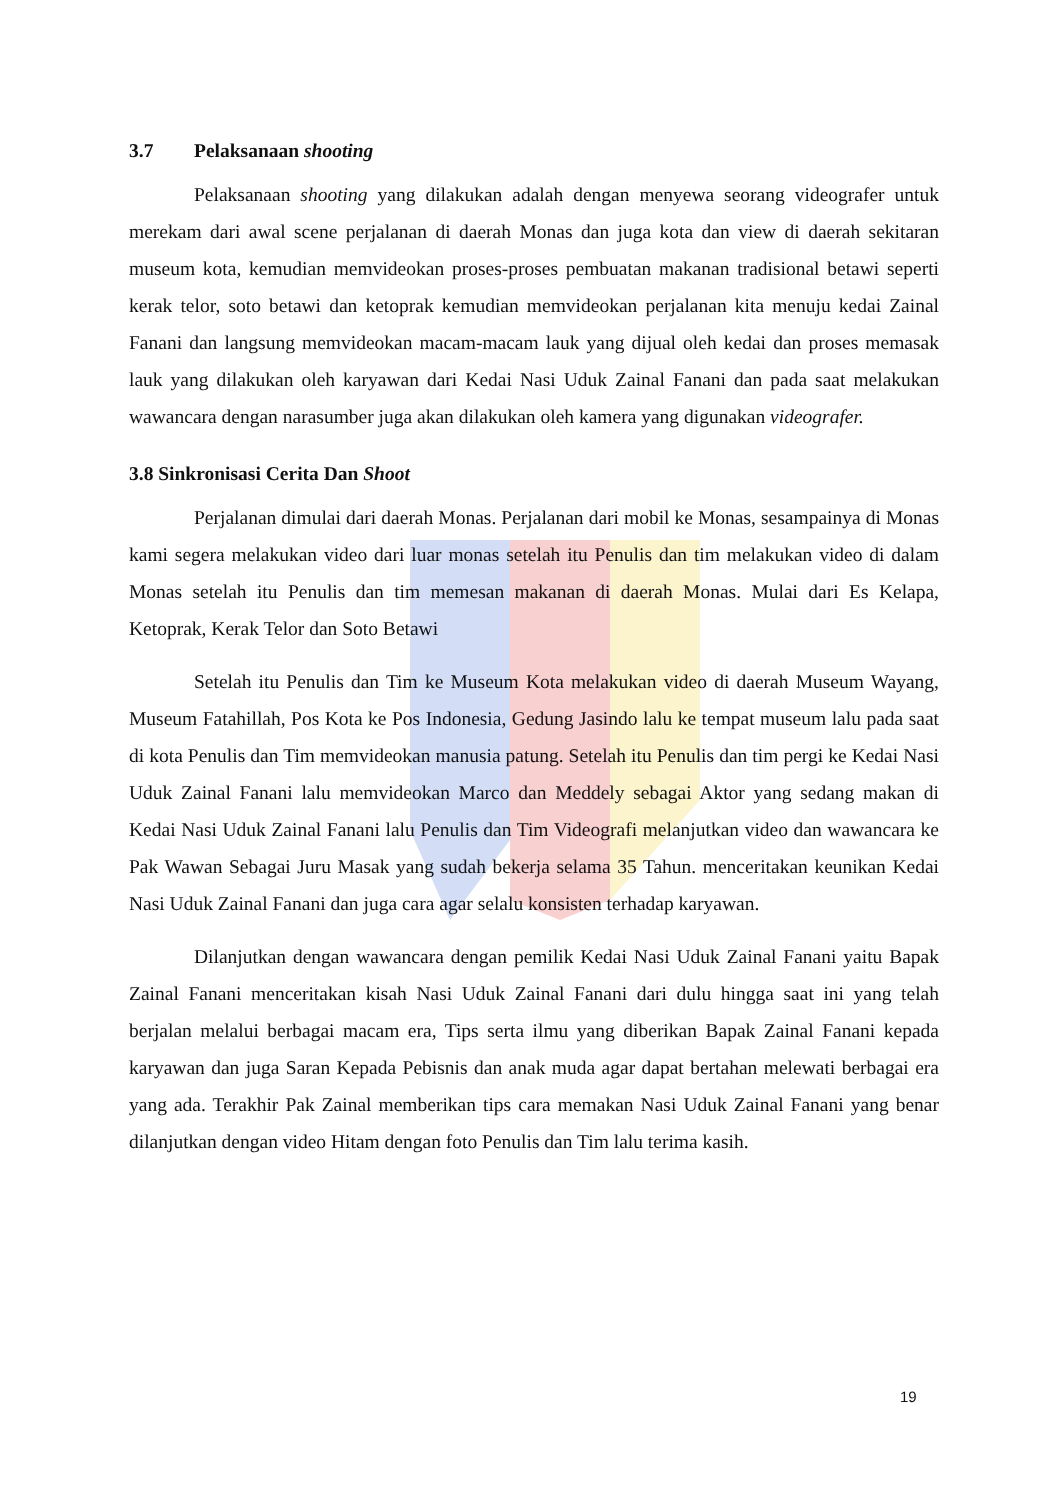3.7 Pelaksanaan shooting
Pelaksanaan shooting yang dilakukan adalah dengan menyewa seorang videografer untuk merekam dari awal scene perjalanan di daerah Monas dan juga kota dan view di daerah sekitaran museum kota, kemudian memvideokan proses-proses pembuatan makanan tradisional betawi seperti kerak telor, soto betawi dan ketoprak kemudian memvideokan perjalanan kita menuju kedai Zainal Fanani dan langsung memvideokan macam-macam lauk yang dijual oleh kedai dan proses memasak lauk yang dilakukan oleh karyawan dari Kedai Nasi Uduk Zainal Fanani dan pada saat melakukan wawancara dengan narasumber juga akan dilakukan oleh kamera yang digunakan videografer.
3.8 Sinkronisasi Cerita Dan Shoot
Perjalanan dimulai dari daerah Monas. Perjalanan dari mobil ke Monas, sesampainya di Monas kami segera melakukan video dari luar monas setelah itu Penulis dan tim melakukan video di dalam Monas setelah itu Penulis dan tim memesan makanan di daerah Monas. Mulai dari Es Kelapa, Ketoprak, Kerak Telor dan Soto Betawi
Setelah itu Penulis dan Tim ke Museum Kota melakukan video di daerah Museum Wayang, Museum Fatahillah, Pos Kota ke Pos Indonesia, Gedung Jasindo lalu ke tempat museum lalu pada saat di kota Penulis dan Tim memvideokan manusia patung. Setelah itu Penulis dan tim pergi ke Kedai Nasi Uduk Zainal Fanani lalu memvideokan Marco dan Meddely sebagai Aktor yang sedang makan di Kedai Nasi Uduk Zainal Fanani lalu Penulis dan Tim Videografi melanjutkan video dan wawancara ke Pak Wawan Sebagai Juru Masak yang sudah bekerja selama 35 Tahun. menceritakan keunikan Kedai Nasi Uduk Zainal Fanani dan juga cara agar selalu konsisten terhadap karyawan.
Dilanjutkan dengan wawancara dengan pemilik Kedai Nasi Uduk Zainal Fanani yaitu Bapak Zainal Fanani menceritakan kisah Nasi Uduk Zainal Fanani dari dulu hingga saat ini yang telah berjalan melalui berbagai macam era, Tips serta ilmu yang diberikan Bapak Zainal Fanani kepada karyawan dan juga Saran Kepada Pebisnis dan anak muda agar dapat bertahan melewati berbagai era yang ada. Terakhir Pak Zainal memberikan tips cara memakan Nasi Uduk Zainal Fanani yang benar dilanjutkan dengan video Hitam dengan foto Penulis dan Tim lalu terima kasih.
19